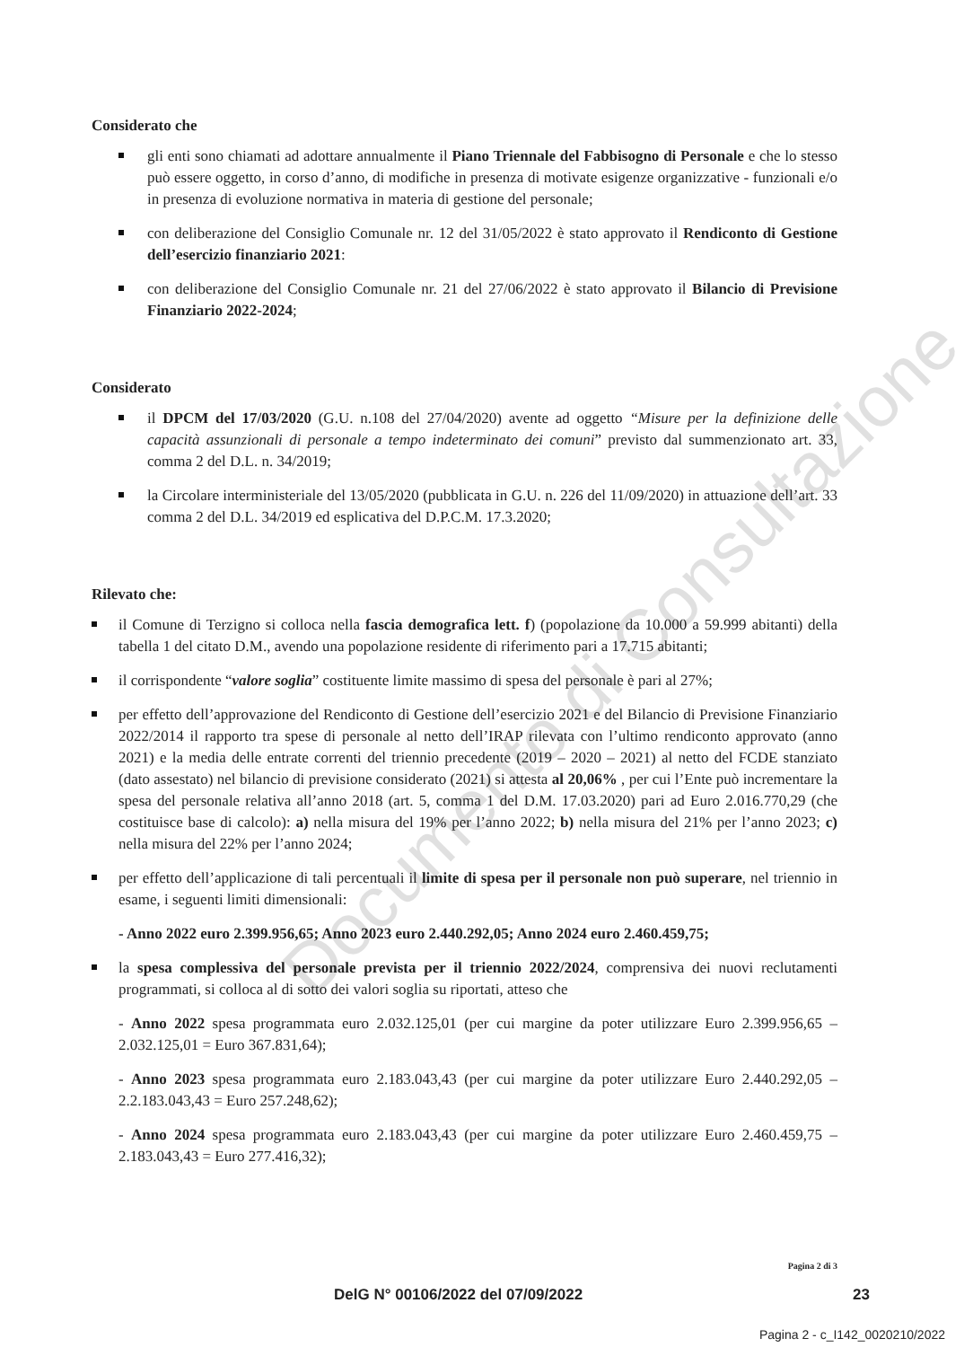Documento di Consultazione
Considerato che
gli enti sono chiamati ad adottare annualmente il Piano Triennale del Fabbisogno di Personale e che lo stesso può essere oggetto, in corso d’anno, di modifiche in presenza di motivate esigenze organizzative - funzionali e/o in presenza di evoluzione normativa in materia di gestione del personale;
con deliberazione del Consiglio Comunale nr. 12 del 31/05/2022 è stato approvato il Rendiconto di Gestione dell’esercizio finanziario 2021:
con deliberazione del Consiglio Comunale nr. 21 del 27/06/2022 è stato approvato il Bilancio di Previsione Finanziario 2022-2024;
Considerato
il DPCM del 17/03/2020 (G.U. n.108 del 27/04/2020) avente ad oggetto “Misure per la definizione delle capacità assunzionali di personale a tempo indeterminato dei comuni” previsto dal summenzionato art. 33, comma 2 del D.L. n. 34/2019;
la Circolare interministeriale del 13/05/2020 (pubblicata in G.U. n. 226 del 11/09/2020) in attuazione dell’art. 33 comma 2 del D.L. 34/2019 ed esplicativa del D.P.C.M. 17.3.2020;
Rilevato che:
il Comune di Terzigno si colloca nella fascia demografica lett. f) (popolazione da 10.000 a 59.999 abitanti) della tabella 1 del citato D.M., avendo una popolazione residente di riferimento pari a 17.715 abitanti;
il corrispondente “valore soglia” costituente limite massimo di spesa del personale è pari al 27%;
per effetto dell’approvazione del Rendiconto di Gestione dell’esercizio 2021 e del Bilancio di Previsione Finanziario 2022/2014 il rapporto tra spese di personale al netto dell’IRAP rilevata con l’ultimo rendiconto approvato (anno 2021) e la media delle entrate correnti del triennio precedente (2019 – 2020 – 2021) al netto del FCDE stanziato (dato assestato) nel bilancio di previsione considerato (2021) si attesta al 20,06% , per cui l’Ente può incrementare la spesa del personale relativa all’anno 2018 (art. 5, comma 1 del D.M. 17.03.2020) pari ad Euro 2.016.770,29 (che costituisce base di calcolo): a) nella misura del 19% per l’anno 2022; b) nella misura del 21% per l’anno 2023; c) nella misura del 22% per l’anno 2024;
per effetto dell’applicazione di tali percentuali il limite di spesa per il personale non può superare, nel triennio in esame, i seguenti limiti dimensionali:
- Anno 2022 euro 2.399.956,65; Anno 2023 euro 2.440.292,05; Anno 2024 euro 2.460.459,75;
la spesa complessiva del personale prevista per il triennio 2022/2024, comprensiva dei nuovi reclutamenti programmati, si colloca al di sotto dei valori soglia su riportati, atteso che
- Anno 2022 spesa programmata euro 2.032.125,01 (per cui margine da poter utilizzare Euro 2.399.956,65 – 2.032.125,01 = Euro 367.831,64);
- Anno 2023 spesa programmata euro 2.183.043,43 (per cui margine da poter utilizzare Euro 2.440.292,05 – 2.2.183.043,43 = Euro 257.248,62);
- Anno 2024 spesa programmata euro 2.183.043,43 (per cui margine da poter utilizzare Euro 2.460.459,75 – 2.183.043,43 = Euro 277.416,32);
Pagina 2 di 3
DelG N° 00106/2022 del 07/09/2022 23
Pagina 2 - c_I142_0020210/2022